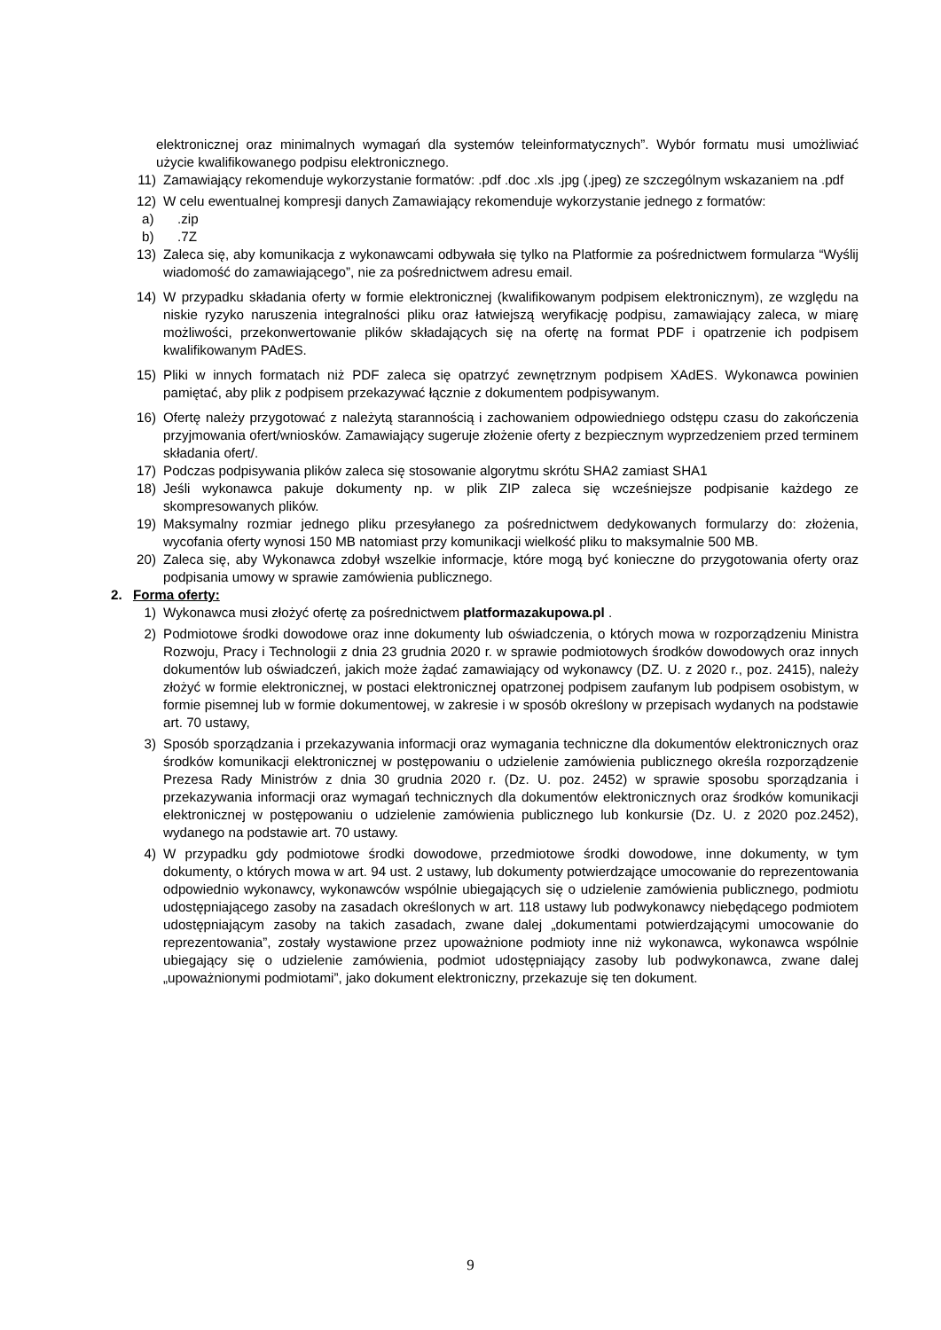elektronicznej oraz minimalnych wymagań dla systemów teleinformatycznych”. Wybór formatu musi umożliwiać użycie kwalifikowanego podpisu elektronicznego.
11) Zamawiający rekomenduje wykorzystanie formatów: .pdf .doc .xls .jpg (.jpeg) ze szczególnym wskazaniem na .pdf
12) W celu ewentualnej kompresji danych Zamawiający rekomenduje wykorzystanie jednego z formatów:
a).zip
b).7Z
13) Zaleca się, aby komunikacja z wykonawcami odbywała się tylko na Platformie za pośrednictwem formularza “Wyślij wiadomość do zamawiającego”, nie za pośrednictwem adresu email.
14) W przypadku składania oferty w formie elektronicznej (kwalifikowanym podpisem elektronicznym), ze względu na niskie ryzyko naruszenia integralności pliku oraz łatwiejszą weryfikację podpisu, zamawiający zaleca, w miarę możliwości, przekonwertowanie plików składających się na ofertę na format PDF i opatrzenie ich podpisem kwalifikowanym PAdES.
15) Pliki w innych formatach niż PDF zaleca się opatrzyć zewnętrznym podpisem XAdES. Wykonawca powinien pamiętać, aby plik z podpisem przekazywać łącznie z dokumentem podpisywanym.
16) Ofertę należy przygotować z należytą starannością i zachowaniem odpowiedniego odstępu czasu do zakończenia przyjmowania ofert/wniosków. Zamawiający sugeruje złożenie oferty z bezpiecznym wyprzedzeniem przed terminem składania ofert/.
17) Podczas podpisywania plików zaleca się stosowanie algorytmu skrótu SHA2 zamiast SHA1
18) Jeśli wykonawca pakuje dokumenty np. w plik ZIP zaleca się wcześniejsze podpisanie każdego ze skompresowanych plików.
19) Maksymalny rozmiar jednego pliku przesyłanego za pośrednictwem dedykowanych formularzy do: złożenia, wycofania oferty wynosi 150 MB natomiast przy komunikacji wielkość pliku to maksymalnie 500 MB.
20) Zaleca się, aby Wykonawca zdobył wszelkie informacje, które mogą być konieczne do przygotowania oferty oraz podpisania umowy w sprawie zamówienia publicznego.
2. Forma oferty:
1) Wykonawca musi złożyć ofertę za pośrednictwem platformazakupowa.pl .
2) Podmiotowe środki dowodowe oraz inne dokumenty lub oświadczenia, o których mowa w rozporządzeniu Ministra Rozwoju, Pracy i Technologii z dnia 23 grudnia 2020 r. w sprawie podmiotowych środków dowodowych oraz innych dokumentów lub oświadczeń, jakich może żądać zamawiający od wykonawcy (DZ. U. z 2020 r., poz. 2415), należy złożyć w formie elektronicznej, w postaci elektronicznej opatrzonej podpisem zaufanym lub podpisem osobistym, w formie pisemnej lub w formie dokumentowej, w zakresie i w sposób określony w przepisach wydanych na podstawie art. 70 ustawy,
3) Sposób sporządzania i przekazywania informacji oraz wymagania techniczne dla dokumentów elektronicznych oraz środków komunikacji elektronicznej w postępowaniu o udzielenie zamówienia publicznego określa rozporządzenie Prezesa Rady Ministrów z dnia 30 grudnia 2020 r. (Dz. U. poz. 2452) w sprawie sposobu sporządzania i przekazywania informacji oraz wymagań technicznych dla dokumentów elektronicznych oraz środków komunikacji elektronicznej w postępowaniu o udzielenie zamówienia publicznego lub konkursie (Dz. U. z 2020 poz.2452), wydanego na podstawie art. 70 ustawy.
4) W przypadku gdy podmiotowe środki dowodowe, przedmiotowe środki dowodowe, inne dokumenty, w tym dokumenty, o których mowa w art. 94 ust. 2 ustawy, lub dokumenty potwierdzające umocowanie do reprezentowania odpowiednio wykonawcy, wykonawców wspólnie ubiegających się o udzielenie zamówienia publicznego, podmiotu udostępniającego zasoby na zasadach określonych w art. 118 ustawy lub podwykonawcy niebędącego podmiotem udostępniającym zasoby na takich zasadach, zwane dalej „dokumentami potwierdzającymi umocowanie do reprezentowania”, zostały wystawione przez upoważnione podmioty inne niż wykonawca, wykonawca wspólnie ubiegający się o udzielenie zamówienia, podmiot udostępniający zasoby lub podwykonawca, zwane dalej „upoważnionymi podmiotami”, jako dokument elektroniczny, przekazuje się ten dokument.
9